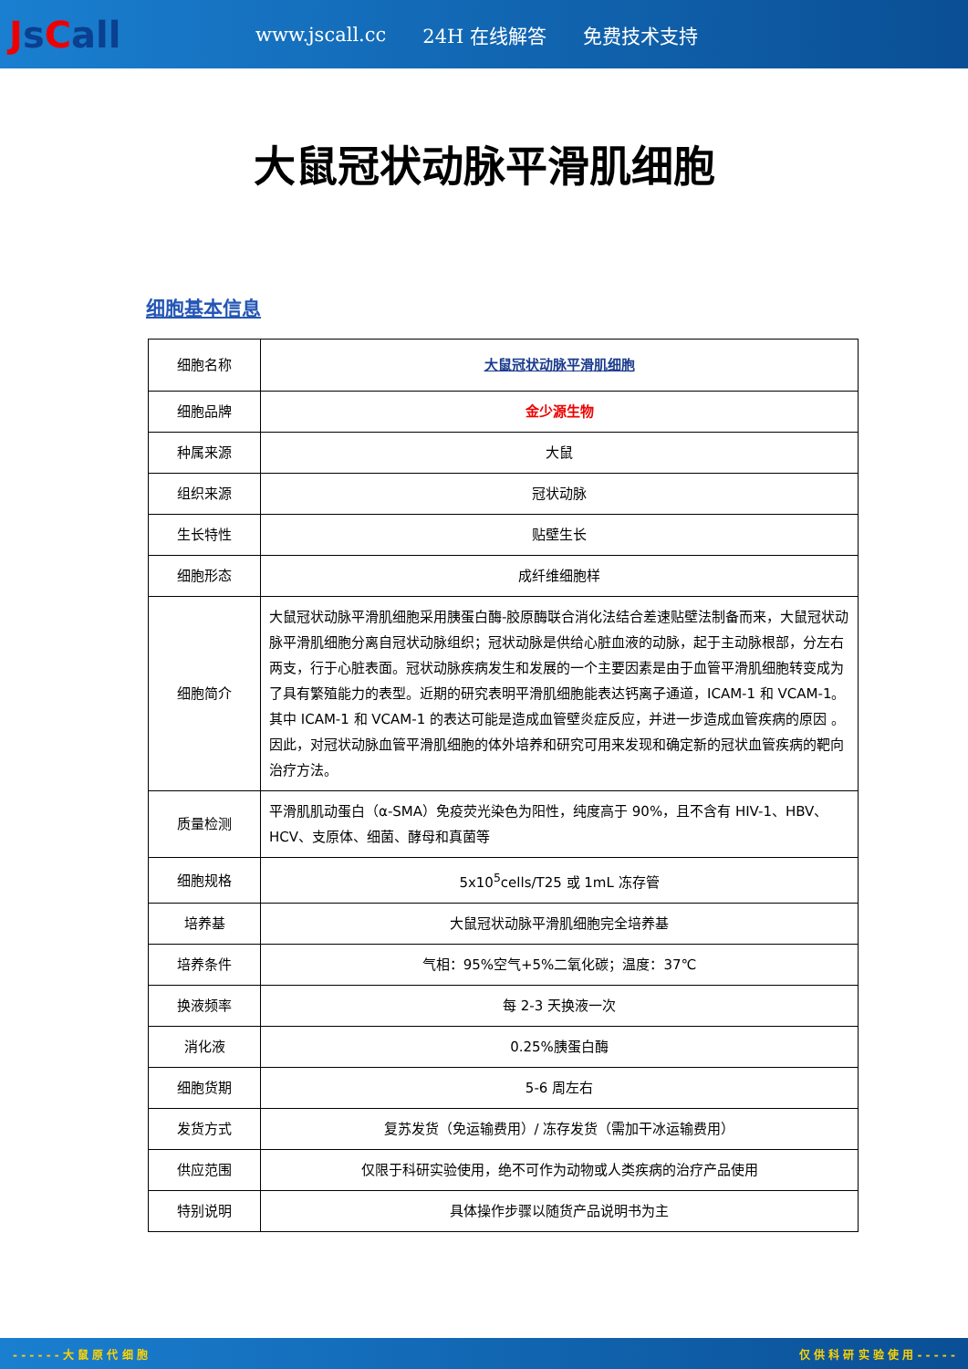Js Call
www.jscall.cc 24H 在线解答 免费技术支持
大鼠冠状动脉平滑肌细胞
细胞基本信息
| 细胞名称 | 大鼠冠状动脉平滑肌细胞 |
| 细胞品牌 | 金少源生物 |
| 种属来源 | 大鼠 |
| 组织来源 | 冠状动脉 |
| 生长特性 | 贴壁生长 |
| 细胞形态 | 成纤维细胞样 |
| 细胞简介 | 大鼠冠状动脉平滑肌细胞采用胰蛋白酶-胶原酶联合消化法结合差速贴壁法制备而来，大鼠冠状动脉平滑肌细胞分离自冠状动脉组织；冠状动脉是供给心脏血液的动脉，起于主动脉根部，分左右两支，行于心脏表面。冠状动脉疾病发生和发展的一个主要因素是由于血管平滑肌细胞转变成为了具有繁殖能力的表型。近期的研究表明平滑肌细胞能表达钙离子通道，ICAM-1 和 VCAM-1。其中 ICAM-1 和 VCAM-1 的表达可能是造成血管壁炎症反应，并进一步造成血管疾病的原因 。因此，对冠状动脉血管平滑肌细胞的体外培养和研究可用来发现和确定新的冠状血管疾病的靶向治疗方法。 |
| 质量检测 | 平滑肌肌动蛋白（α-SMA）免疫荧光染色为阳性，纯度高于 90%，且不含有 HIV-1、HBV、HCV、支原体、细菌、酵母和真菌等 |
| 细胞规格 | 5x10<sup>5</sup>cells/T25 或 1mL 冻存管 |
| 培养基 | 大鼠冠状动脉平滑肌细胞完全培养基 |
| 培养条件 | 气相：95%空气+5%二氧化碳；温度：37℃ |
| 换液频率 | 每 2-3 天换液一次 |
| 消化液 | 0.25%胰蛋白酶 |
| 细胞货期 | 5-6 周左右 |
| 发货方式 | 复苏发货（免运输费用）/ 冻存发货（需加干冰运输费用） |
| 供应范围 | 仅限于科研实验使用，绝不可作为动物或人类疾病的治疗产品使用 |
| 特别说明 | 具体操作步骤以随货产品说明书为主 |
- - - - - - 大 鼠 原 代 细 胞 仅 供 科 研 实 验 使 用 - - - - -